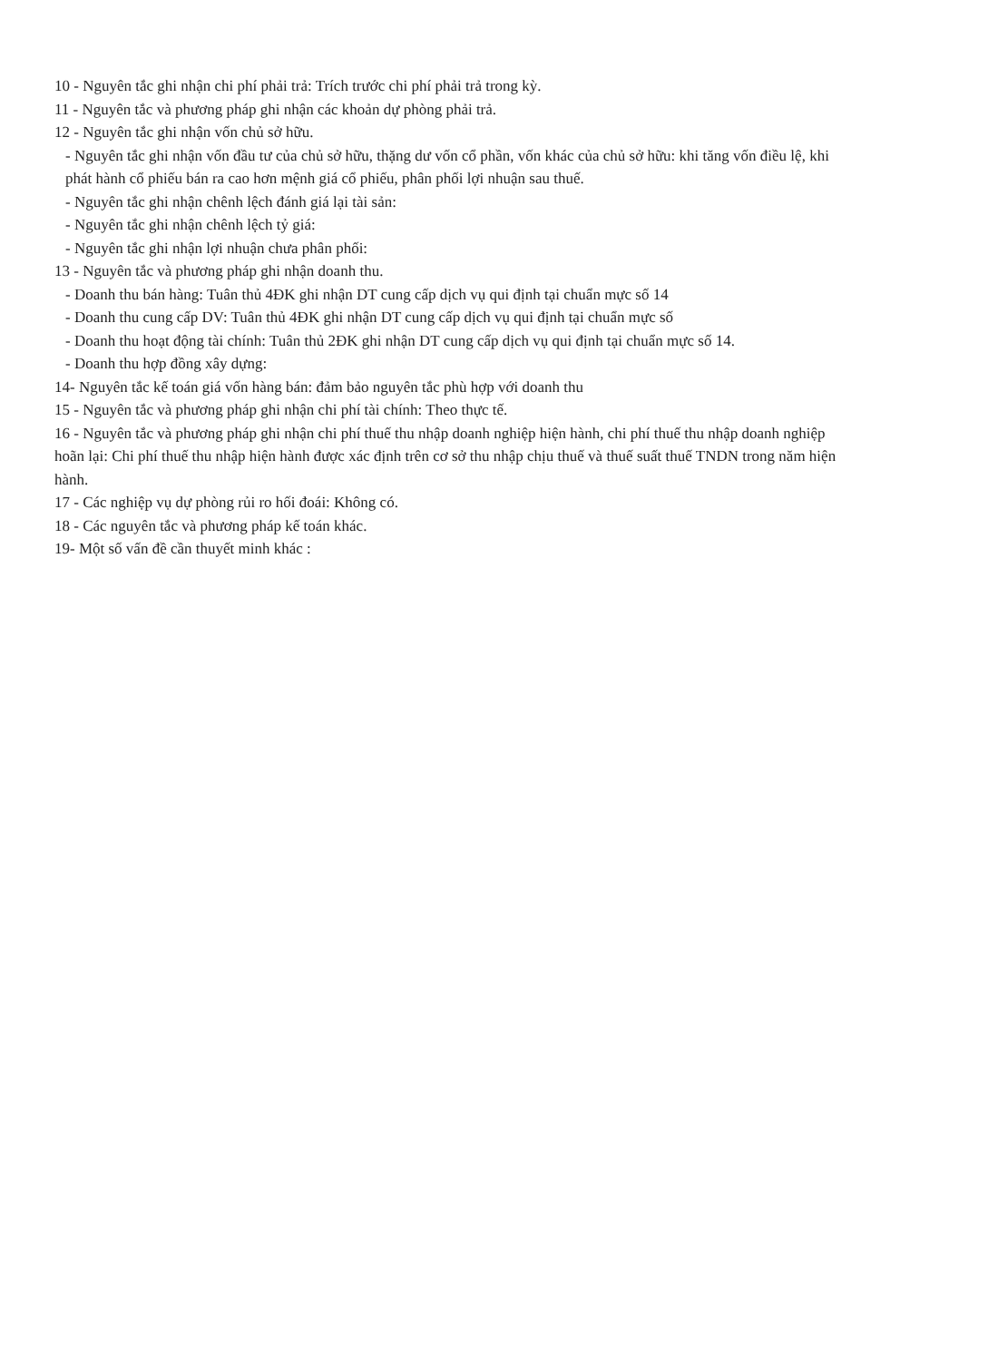10 - Nguyên tắc ghi nhận chi phí phải trả: Trích trước chi phí phải trả trong kỳ.
11 - Nguyên tắc và phương pháp ghi nhận các khoản dự phòng phải trả.
12 - Nguyên tắc ghi nhận vốn chủ sở hữu.
- Nguyên tắc ghi nhận vốn đầu tư của chủ sở hữu, thặng dư vốn cổ phần, vốn khác của chủ sở hữu: khi tăng vốn điều lệ, khi phát hành cổ phiếu bán ra cao hơn mệnh giá cổ phiếu, phân phối lợi nhuận sau thuế.
- Nguyên tắc ghi nhận chênh lệch đánh giá lại tài sản:
- Nguyên tắc ghi nhận chênh lệch tỷ giá:
- Nguyên tắc ghi nhận lợi nhuận chưa phân phối:
13 - Nguyên tắc và phương pháp ghi nhận doanh thu.
- Doanh thu bán hàng: Tuân thủ 4ĐK ghi nhận DT cung cấp dịch vụ qui định tại chuẩn mực số 14
- Doanh thu cung cấp DV: Tuân thủ 4ĐK ghi nhận DT cung cấp dịch vụ qui định tại chuẩn mực số
- Doanh thu hoạt động tài chính: Tuân thủ 2ĐK ghi nhận DT cung cấp dịch vụ qui định tại chuẩn mực số 14.
- Doanh thu hợp đồng xây dựng:
14- Nguyên tắc kế toán giá vốn hàng bán: đảm bảo nguyên tắc phù hợp với doanh thu
15 - Nguyên tắc và phương pháp ghi nhận chi phí tài chính: Theo thực tế.
16 - Nguyên tắc và phương pháp ghi nhận chi phí thuế thu nhập doanh nghiệp hiện hành, chi phí thuế thu nhập doanh nghiệp hoãn lại: Chi phí thuế thu nhập hiện hành được xác định trên cơ sở thu nhập chịu thuế và thuế suất thuế TNDN trong năm hiện hành.
17 - Các nghiệp vụ dự phòng rủi ro hối đoái: Không có.
18 - Các nguyên tắc và phương pháp kế toán khác.
19- Một số vấn đề cần thuyết minh khác :